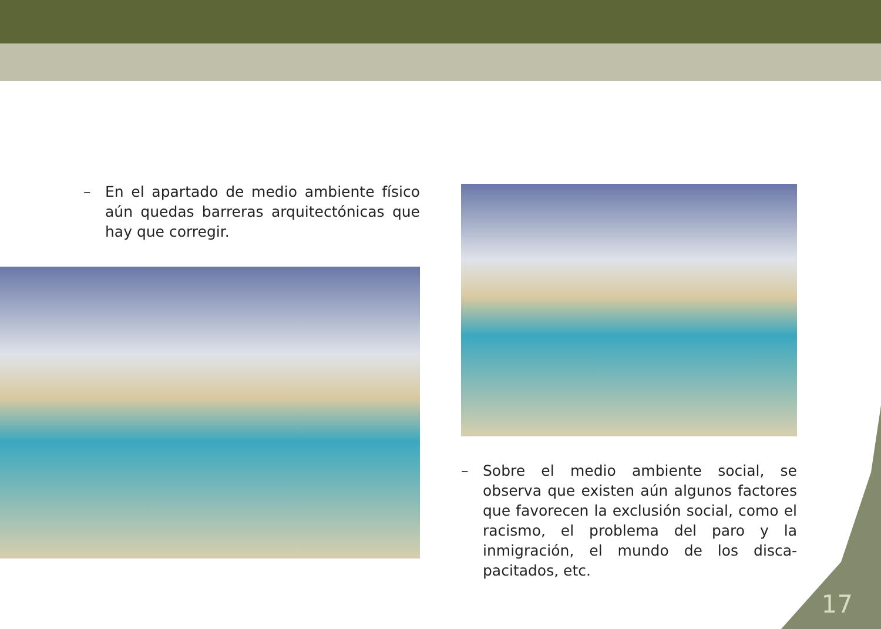– En el apartado de medio ambiente físico aún quedas barreras arquitectónicas que hay que corregir.
– Sobre el medio ambiente social, se observa que existen aún algunos factores que favorecen la exclusión social, como el racismo, el problema del paro y la inmigración, el mundo de los disca-pacitados, etc.
17